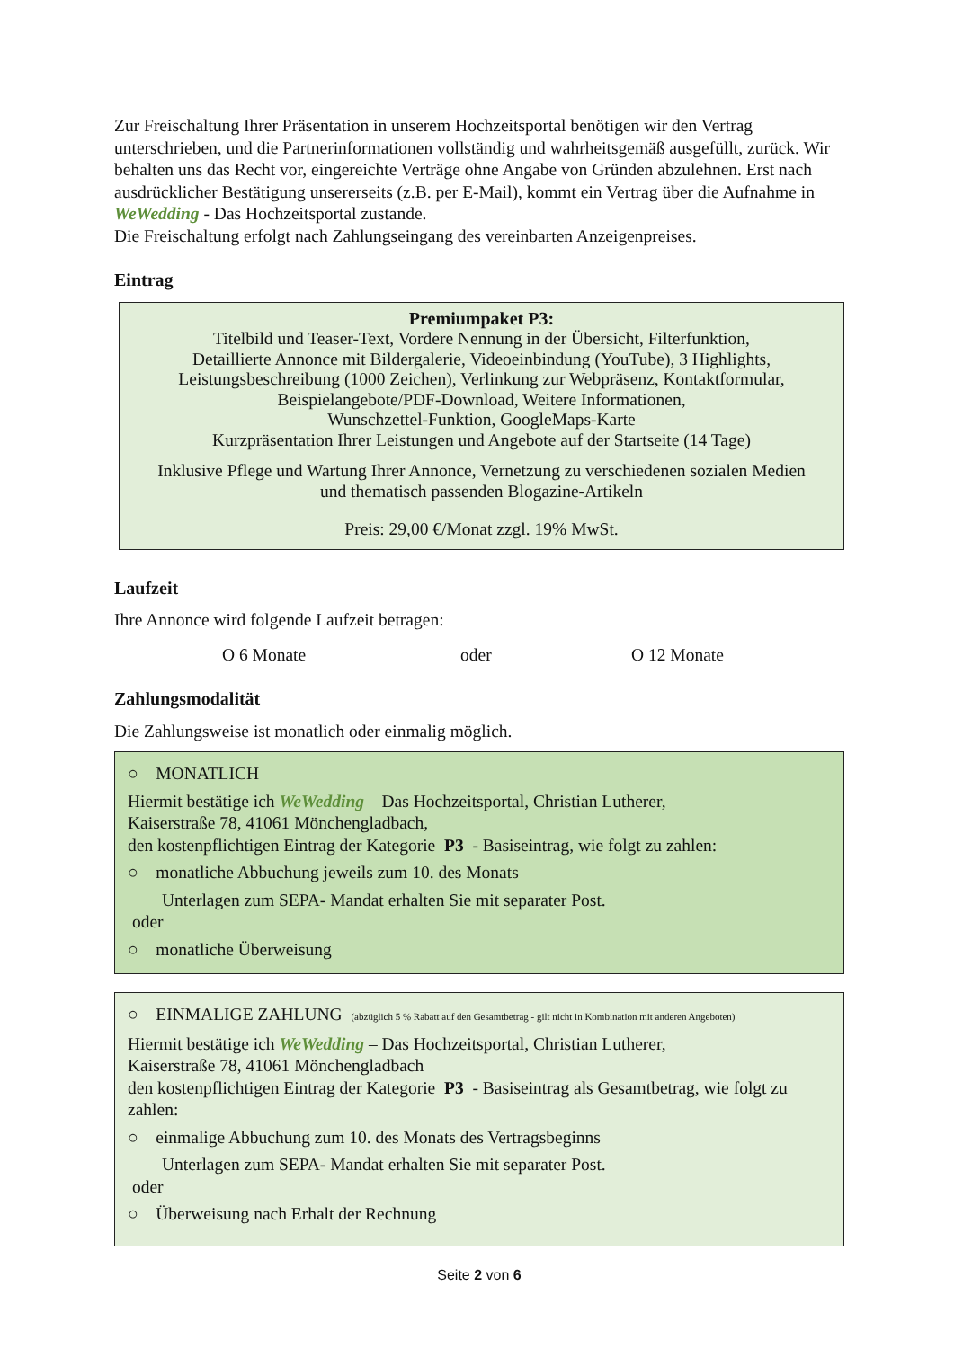Zur Freischaltung Ihrer Präsentation in unserem Hochzeitsportal benötigen wir den Vertrag unterschrieben, und die Partnerinformationen vollständig und wahrheitsgemäß ausgefüllt, zurück. Wir behalten uns das Recht vor, eingereichte Verträge ohne Angabe von Gründen abzulehnen. Erst nach ausdrücklicher Bestätigung unsererseits (z.B. per E-Mail), kommt ein Vertrag über die Aufnahme in WeWedding - Das Hochzeitsportal zustande.
Die Freischaltung erfolgt nach Zahlungseingang des vereinbarten Anzeigenpreises.
Eintrag
Premiumpaket P3:
Titelbild und Teaser-Text, Vordere Nennung in der Übersicht, Filterfunktion,
Detaillierte Annonce mit Bildergalerie, Videoeinbindung (YouTube), 3 Highlights,
Leistungsbeschreibung (1000 Zeichen), Verlinkung zur Webpräsenz, Kontaktformular,
Beispielangebote/PDF-Download, Weitere Informationen,
Wunschzettel-Funktion, GoogleMaps-Karte
Kurzpräsentation Ihrer Leistungen und Angebote auf der Startseite (14 Tage)
Inklusive Pflege und Wartung Ihrer Annonce, Vernetzung zu verschiedenen sozialen Medien
und thematisch passenden Blogazine-Artikeln
Preis: 29,00 €/Monat zzgl. 19% MwSt.
Laufzeit
Ihre Annonce wird folgende Laufzeit betragen:
O 6 Monate oder O 12 Monate
Zahlungsmodalität
Die Zahlungsweise ist monatlich oder einmalig möglich.
○ MONATLICH
Hiermit bestätige ich WeWedding – Das Hochzeitsportal, Christian Lutherer,
Kaiserstraße 78, 41061 Mönchengladbach,
den kostenpflichtigen Eintrag der Kategorie P3 - Basiseintrag, wie folgt zu zahlen:
○ monatliche Abbuchung jeweils zum 10. des Monats
Unterlagen zum SEPA- Mandat erhalten Sie mit separater Post.
oder
○ monatliche Überweisung
○ EINMALIGE ZAHLUNG (abzüglich 5 % Rabatt auf den Gesamtbetrag - gilt nicht in Kombination mit anderen Angeboten)
Hiermit bestätige ich WeWedding – Das Hochzeitsportal, Christian Lutherer,
Kaiserstraße 78, 41061 Mönchengladbach
den kostenpflichtigen Eintrag der Kategorie P3 - Basiseintrag als Gesamtbetrag, wie folgt zu zahlen:
○ einmalige Abbuchung zum 10. des Monats des Vertragsbeginns
Unterlagen zum SEPA- Mandat erhalten Sie mit separater Post.
oder
○ Überweisung nach Erhalt der Rechnung
Seite 2 von 6